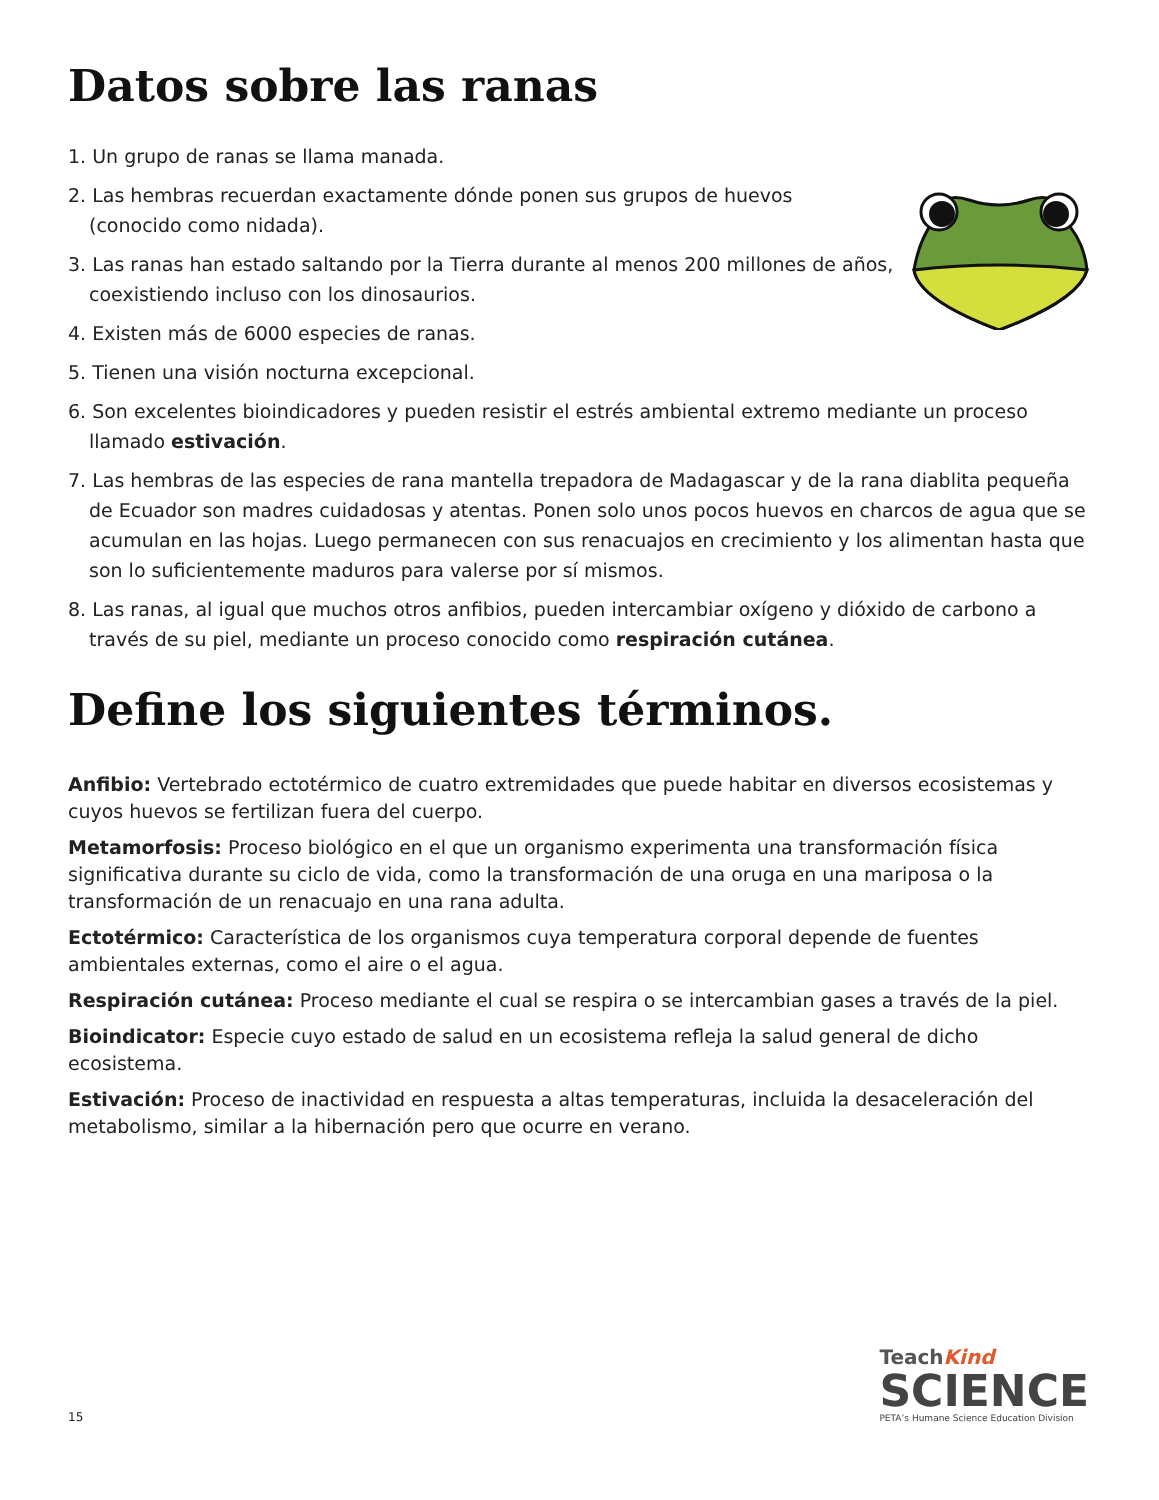Datos sobre las ranas
1. Un grupo de ranas se llama manada.
2. Las hembras recuerdan exactamente dónde ponen sus grupos de huevos (conocido como nidada).
3. Las ranas han estado saltando por la Tierra durante al menos 200 millones de años, coexistiendo incluso con los dinosaurios.
4. Existen más de 6000 especies de ranas.
5. Tienen una visión nocturna excepcional.
6. Son excelentes bioindicadores y pueden resistir el estrés ambiental extremo mediante un proceso llamado estivación.
7. Las hembras de las especies de rana mantella trepadora de Madagascar y de la rana diablita pequeña de Ecuador son madres cuidadosas y atentas. Ponen solo unos pocos huevos en charcos de agua que se acumulan en las hojas. Luego permanecen con sus renacuajos en crecimiento y los alimentan hasta que son lo suficientemente maduros para valerse por sí mismos.
8. Las ranas, al igual que muchos otros anfibios, pueden intercambiar oxígeno y dióxido de carbono a través de su piel, mediante un proceso conocido como respiración cutánea.
Define los siguientes términos.
Anfibio: Vertebrado ectotérmico de cuatro extremidades que puede habitar en diversos ecosistemas y cuyos huevos se fertilizan fuera del cuerpo.
Metamorfosis: Proceso biológico en el que un organismo experimenta una transformación física significativa durante su ciclo de vida, como la transformación de una oruga en una mariposa o la transformación de un renacuajo en una rana adulta.
Ectotérmico: Característica de los organismos cuya temperatura corporal depende de fuentes ambientales externas, como el aire o el agua.
Respiración cutánea: Proceso mediante el cual se respira o se intercambian gases a través de la piel.
Bioindicator: Especie cuyo estado de salud en un ecosistema refleja la salud general de dicho ecosistema.
Estivación: Proceso de inactividad en respuesta a altas temperaturas, incluida la desaceleración del metabolismo, similar a la hibernación pero que ocurre en verano.
15
TeachKind
SCIENCE
PETA’s Humane Science Education Division